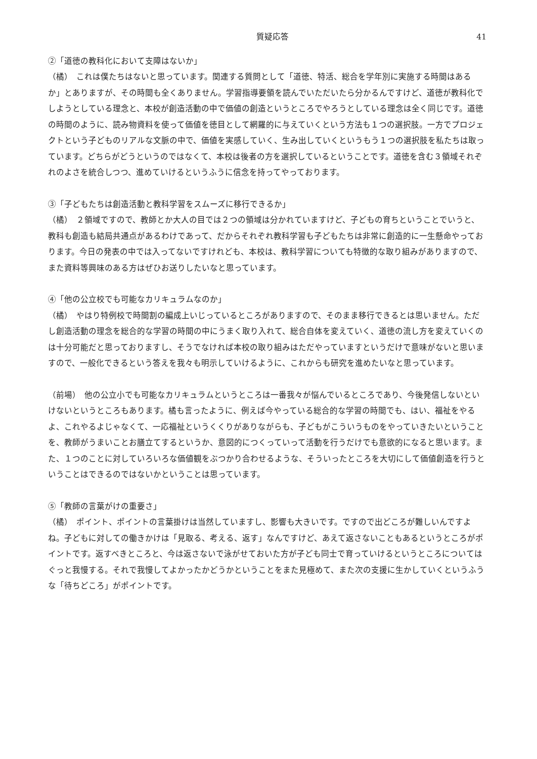質疑応答 41
②「道徳の教科化において支障はないか」
（橘）　これは僕たちはないと思っています。関連する質問として「道徳、特活、総合を学年別に実施する時間はあるか」とありますが、その時間も全くありません。学習指導要領を読んでいただいたら分かるんですけど、道徳が教科化でしようとしている理念と、本校が創造活動の中で価値の創造というところでやろうとしている理念は全く同じです。道徳の時間のように、読み物資料を使って価値を徳目として網羅的に与えていくという方法も１つの選択肢。一方でプロジェクトという子どものリアルな文脈の中で、価値を実感していく、生み出していくというもう１つの選択肢を私たちは取っています。どちらがどうというのではなくて、本校は後者の方を選択しているということです。道徳を含む３領域それぞれのよさを統合しつつ、進めていけるというふうに信念を持ってやっております。
③「子どもたちは創造活動と教科学習をスムーズに移行できるか」
（橘）　２領域ですので、教師とか大人の目では２つの領域は分かれていますけど、子どもの育ちということでいうと、教科も創造も結局共通点があるわけであって、だからそれぞれ教科学習も子どもたちは非常に創造的に一生懸命やっております。今日の発表の中では入ってないですけれども、本校は、教科学習についても特徴的な取り組みがありますので、また資料等興味のある方はぜひお送りしたいなと思っています。
④「他の公立校でも可能なカリキュラムなのか」
（橘）　やはり特例校で時間割の編成上いじっているところがありますので、そのまま移行できるとは思いません。ただし創造活動の理念を総合的な学習の時間の中にうまく取り入れて、総合自体を変えていく、道徳の流し方を変えていくのは十分可能だと思っておりますし、そうでなければ本校の取り組みはただやっていますというだけで意味がないと思いますので、一般化できるという答えを我々も明示していけるように、これからも研究を進めたいなと思っています。
（前場）　他の公立小でも可能なカリキュラムというところは一番我々が悩んでいるところであり、今後発信しないといけないというところもあります。橘も言ったように、例えば今やっている総合的な学習の時間でも、はい、福祉をやるよ、これやるよじゃなくて、一応福祉というくくりがありながらも、子どもがこういうものをやっていきたいということを、教師がうまいことお膳立てするというか、意図的につくっていって活動を行うだけでも意欲的になると思います。また、１つのことに対していろいろな価値観をぶつかり合わせるような、そういったところを大切にして価値創造を行うということはできるのではないかということは思っています。
⑤「教師の言葉がけの重要さ」
（橘）　ポイント、ポイントの言葉掛けは当然していますし、影響も大きいです。ですので出どころが難しいんですよね。子どもに対しての働きかけは「見取る、考える、返す」なんですけど、あえて返さないこともあるというところがポイントです。返すべきところと、今は返さないで泳がせておいた方が子ども同士で育っていけるというところについてはぐっと我慢する。それで我慢してよかったかどうかということをまた見極めて、また次の支援に生かしていくというふうな「待ちどころ」がポイントです。